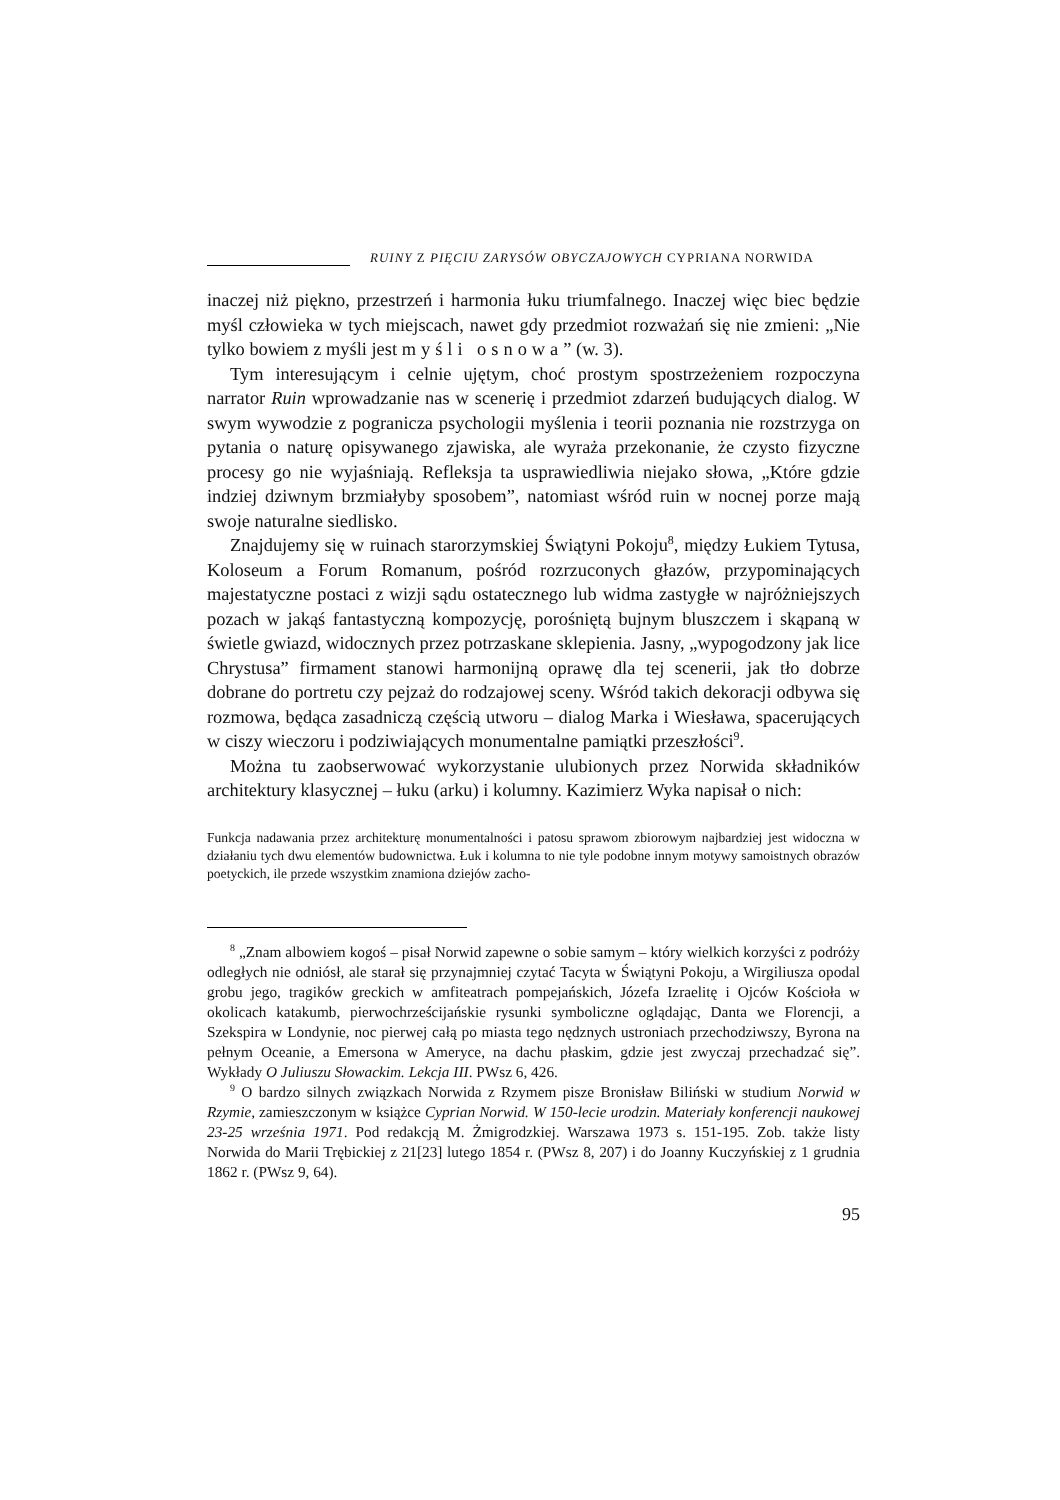RUINY Z PIĘCIU ZARYSÓW OBYCZAJOWYCH CYPRIANA NORWIDA
inaczej niż piękno, przestrzeń i harmonia łuku triumfalnego. Inaczej więc biec będzie myśl człowieka w tych miejscach, nawet gdy przedmiot rozważań się nie zmieni: „Nie tylko bowiem z myśli jest myśli osnowa” (w. 3).
Tym interesującym i celnie ujętym, choć prostym spostrzeżeniem rozpoczyna narrator Ruin wprowadzanie nas w scenerię i przedmiot zdarzeń budujących dialog. W swym wywodzie z pogranicza psychologii myślenia i teorii poznania nie rozstrzyga on pytania o naturę opisywanego zjawiska, ale wyraża przekonanie, że czysto fizyczne procesy go nie wyjaśniają. Refleksja ta usprawiedliwia niejako słowa, „Które gdzie indziej dziwnym brzmiałyby sposobem”, natomiast wśród ruin w nocnej porze mają swoje naturalne siedlisko.
Znajdujemy się w ruinach starorzymskiej Świątyni Pokoju<sup>8</sup>, między Łukiem Tytusa, Koloseum a Forum Romanum, pośród rozrzuconych głazów, przypominających majestatyczne postaci z wizji sądu ostatecznego lub widma zastygłe w najróżniejszych pozach w jakąś fantastyczną kompozycję, porośniętą bujnym bluszczem i skąpaną w świetle gwiazd, widocznych przez potrzaskane sklepienia. Jasny, „wypogodzony jak lice Chrystusa” firmament stanowi harmonijną oprawę dla tej scenerii, jak tło dobrze dobrane do portretu czy pejzaż do rodzajowej sceny. Wśród takich dekoracji odbywa się rozmowa, będąca zasadniczą częścią utworu – dialog Marka i Wiesława, spacerujących w ciszy wieczoru i podziwiających monumentalne pamiątki przeszłości<sup>9</sup>.
Można tu zaobserwować wykorzystanie ulubionych przez Norwida składników architektury klasycznej – łuku (arku) i kolumny. Kazimierz Wyka napisał o nich:
Funkcja nadawania przez architekturę monumentalności i patosu sprawom zbiorowym najbardziej jest widoczna w działaniu tych dwu elementów budownictwa. Łuk i kolumna to nie tyle podobne innym motywy samoistnych obrazów poetyckich, ile przede wszystkim znamiona dziejów zacho-
<sup>8</sup> „Znam albowiem kogoś – pisał Norwid zapewne o sobie samym – który wielkich korzyści z podróży odległych nie odniósł, ale starał się przynajmniej czytać Tacyta w Świątyni Pokoju, a Wirgiliusza opodal grobu jego, tragików greckich w amfiteatrach pompejańskich, Józefa Izraelitę i Ojców Kościoła w okolicach katakumb, pierwochrześcijańskie rysunki symboliczne oglądając, Danta we Florencji, a Szekspira w Londynie, noc pierwej całą po miasta tego nędznych ustroniach przechodziwszy, Byrona na pełnym Oceanie, a Emersona w Ameryce, na dachu płaskim, gdzie jest zwyczaj przechadzać się”. Wykłady O Juliuszu Słowackim. Lekcja III. PWsz 6, 426.
<sup>9</sup> O bardzo silnych związkach Norwida z Rzymem pisze Bronisław Biliński w studium Norwid w Rzymie, zamieszczonym w książce Cyprian Norwid. W 150-lecie urodzin. Materiały konferencji naukowej 23-25 września 1971. Pod redakcją M. Żmigrodzkiej. Warszawa 1973 s. 151-195. Zob. także listy Norwida do Marii Trębickiej z 21[23] lutego 1854 r. (PWsz 8, 207) i do Joanny Kuczyńskiej z 1 grudnia 1862 r. (PWsz 9, 64).
95